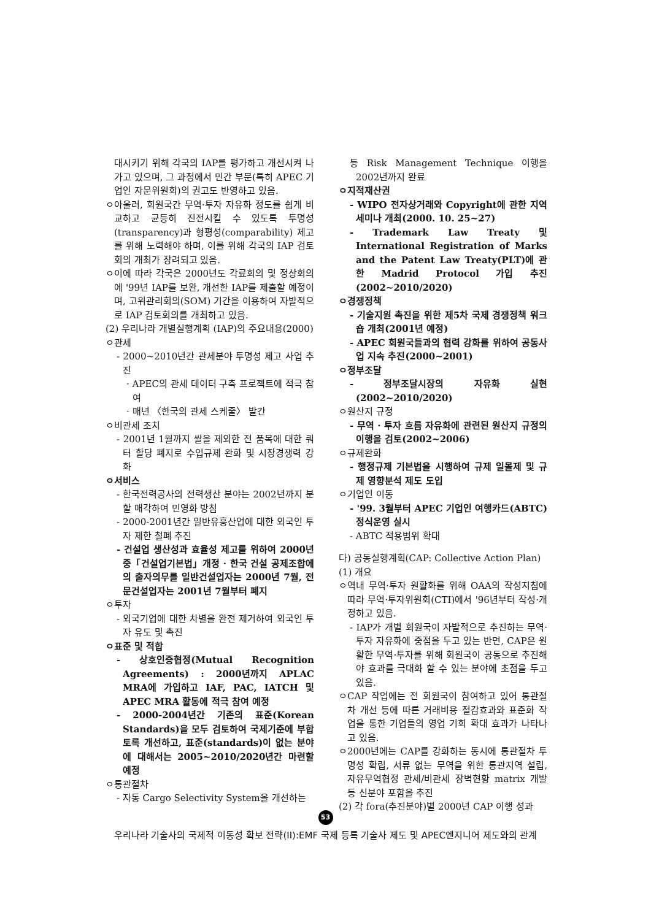대시키기 위해 각국의 IAP를 평가하고 개선시켜 나가고 있으며, 그 과정에서 민간 부문(특히 APEC 기업인 자문위원회)의 권고도 반영하고 있음.
ㅇ아울러, 회원국간 무역·투자 자유화 정도를 쉽게 비교하고 균등히 진전시킬 수 있도록 투명성(transparency)과 형평성(comparability) 제고를 위해 노력해야 하며, 이를 위해 각국의 IAP 검토회의 개최가 장려되고 있음.
ㅇ이에 따라 각국은 2000년도 각료회의 및 정상회의에 '99년 IAP를 보완, 개선한 IAP를 제출할 예정이며, 고위관리회의(SOM) 기간을 이용하여 자발적으로 IAP 검토회의를 개최하고 있음.
(2) 우리나라 개별실행계획 (IAP)의 주요내용(2000)
ㅇ관세
- 2000~2010년간 관세분야 투명성 제고 사업 추진
· APEC의 관세 데이터 구축 프로젝트에 적극 참여
· 매년 〈한국의 관세 스케줄〉 발간
ㅇ비관세 조치
- 2001년 1월까지 쌀을 제외한 전 품목에 대한 쿼터 할당 폐지로 수입규제 완화 및 시장경쟁력 강화
ㅇ서비스
- 한국전력공사의 전력생산 분야는 2002년까지 분할 매각하여 민영화 방침
- 2000-2001년간 일반유흥산업에 대한 외국인 투자 제한 철폐 추진
- 건설업 생산성과 효율성 제고를 위하여 2000년 중「건설업기본법」개정 · 한국 건설 공제조합에의 출자의무를 일반건설업자는 2000년 7월, 전문건설업자는 2001년 7월부터 폐지
ㅇ투자
- 외국기업에 대한 차별을 완전 제거하여 외국인 투자 유도 및 촉진
ㅇ표준 및 적합
- 상호인증협정(Mutual Recognition Agreements) : 2000년까지 APLAC MRA에 가입하고 IAF, PAC, IATCH 및 APEC MRA 활동에 적극 참여 예정
- 2000-2004년간 기존의 표준(Korean Standards)을 모두 검토하여 국제기준에 부합토록 개선하고, 표준(standards)이 없는 분야에 대해서는 2005~2010/2020년간 마련할 예정
ㅇ통관절차
- 자동 Cargo Selectivity System을 개선하는
등 Risk Management Technique 이행을 2002년까지 완료
ㅇ지적재산권
- WIPO 전자상거래와 Copyright에 관한 지역세미나 개최(2000. 10. 25~27)
- Trademark Law Treaty 및 International Registration of Marks and the Patent Law Treaty(PLT)에 관한 Madrid Protocol 가입 추진(2002~2010/2020)
ㅇ경쟁정책
- 기술지원 촉진을 위한 제5차 국제 경쟁정책 워크숍 개최(2001년 예정)
- APEC 회원국들과의 협력 강화를 위하여 공동사업 지속 추진(2000~2001)
ㅇ정부조달
- 정부조달시장의 자유화 실현(2002~2010/2020)
ㅇ원산지 규정
- 무역 · 투자 흐름 자유화에 관련된 원산지 규정의 이행을 검토(2002~2006)
ㅇ규제완화
- 행정규제 기본법을 시행하여 규제 일몰제 및 규제 영향분석 제도 도입
ㅇ기업인 이동
- '99. 3월부터 APEC 기업인 여행카드(ABTC) 정식운영 실시
- ABTC 적용범위 확대
다) 공동실행계획(CAP: Collective Action Plan)
(1) 개요
ㅇ역내 무역·투자 원활화를 위해 OAA의 작성지침에 따라 무역·투자위원회(CTI)에서 '96년부터 작성·개정하고 있음.
- IAP가 개별 회원국이 자발적으로 추진하는 무역·투자 자유화에 중점을 두고 있는 반면, CAP은 원활한 무역·투자를 위해 회원국이 공동으로 추진해야 효과를 극대화 할 수 있는 분야에 초점을 두고 있음.
ㅇCAP 작업에는 전 회원국이 참여하고 있어 통관절차 개선 등에 따른 거래비용 절감효과와 표준화 작업을 통한 기업들의 영업 기회 확대 효과가 나타나고 있음.
ㅇ2000년에는 CAP를 강화하는 동시에 통관절차 투명성 확립, 서류 없는 무역을 위한 통관지역 설립, 자유무역협정 관세/비관세 장벽현황 matrix 개발 등 신분야 포함을 추진
(2) 각 fora(추진분야)별 2000년 CAP 이행 성과
53
우리나라 기술사의 국제적 이동성 확보 전략(II):EMF 국제 등록 기술사 제도 및 APEC엔지니어 제도와의 관계